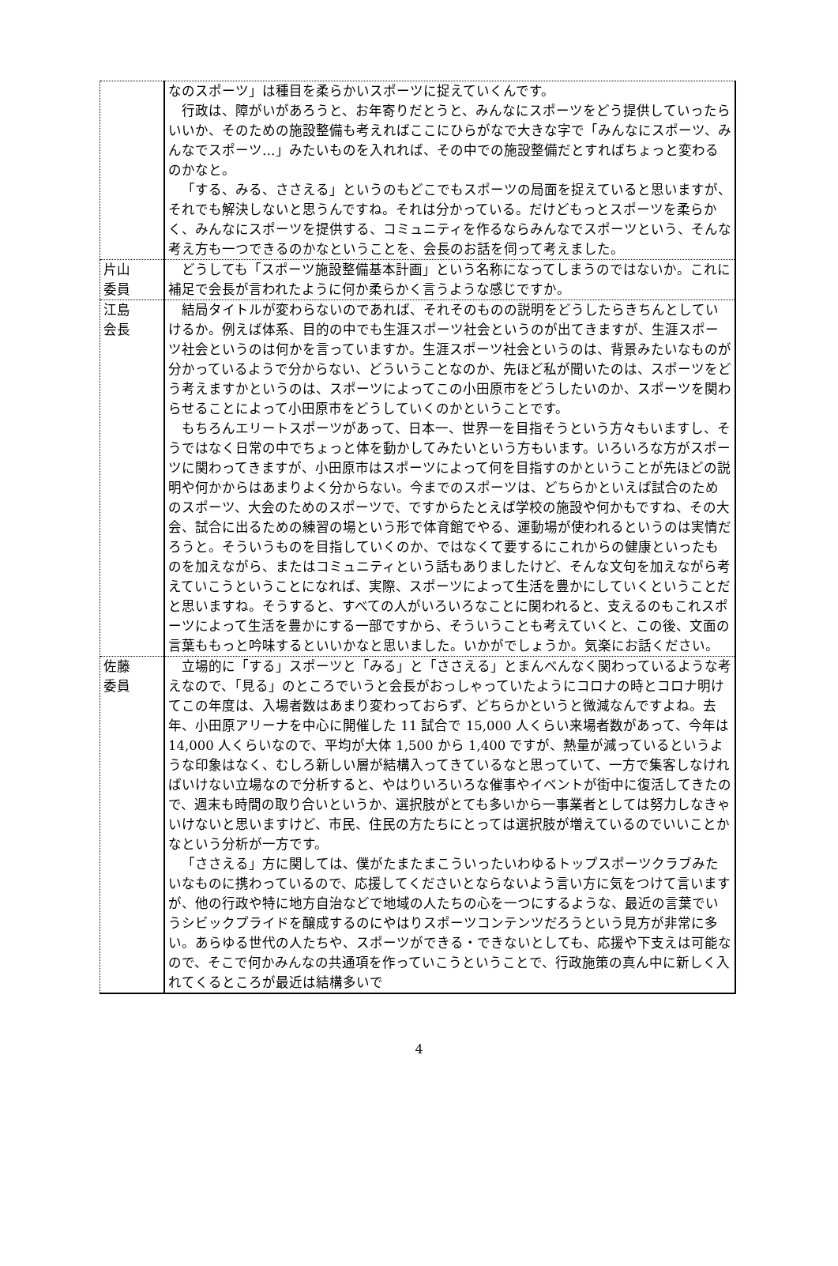| | なのスポーツ」は種目を柔らかいスポーツに捉えていくんです。 行政は、障がいがあろうと、お年寄りだとうと、みんなにスポーツをどう提供していったらいいか、そのための施設整備も考えればここにひらがなで大きな字で「みんなにスポーツ、みんなでスポーツ…」みたいものを入れれば、その中での施設整備だとすればちょっと変わるのかなと。 「する、みる、ささえる」というのもどこでもスポーツの局面を捉えていると思いますが、それでも解決しないと思うんですね。それは分かっている。だけどもっとスポーツを柔らかく、みんなにスポーツを提供する、コミュニティを作るならみんなでスポーツという、そんな考え方も一つできるのかなということを、会長のお話を伺って考えました。 |
| 片山 委員 | どうしても「スポーツ施設整備基本計画」という名称になってしまうのではないか。これに補足で会長が言われたように何か柔らかく言うような感じですか。 |
| 江島 会長 | 結局タイトルが変わらないのであれば、それそのものの説明をどうしたらきちんとしていけるか。例えば体系、目的の中でも生涯スポーツ社会というのが出てきますが、生涯スポーツ社会というのは何かを言っていますか。生涯スポーツ社会というのは、背景みたいなものが分かっているようで分からない、どういうことなのか、先ほど私が聞いたのは、スポーツをどう考えますかというのは、スポーツによってこの小田原市をどうしたいのか、スポーツを関わらせることによって小田原市をどうしていくのかということです。 もちろんエリートスポーツがあって、日本一、世界一を目指そうという方々もいますし、そうではなく日常の中でちょっと体を動かしてみたいという方もいます。いろいろな方がスポーツに関わってきますが、小田原市はスポーツによって何を目指すのかということが先ほどの説明や何かからはあまりよく分からない。今までのスポーツは、どちらかといえば試合のためのスポーツ、大会のためのスポーツで、ですからたとえば学校の施設や何かもですね、その大会、試合に出るための練習の場という形で体育館でやる、運動場が使われるというのは実情だろうと。そういうものを目指していくのか、ではなくて要するにこれからの健康といったものを加えながら、またはコミュニティという話もありましたけど、そんな文句を加えながら考えていこうということになれば、実際、スポーツによって生活を豊かにしていくということだと思いますね。そうすると、すべての人がいろいろなことに関われると、支えるのもこれスポーツによって生活を豊かにする一部ですから、そういうことも考えていくと、この後、文面の言葉ももっと吟味するといいかなと思いました。いかがでしょうか。気楽にお話ください。 |
| 佐藤 委員 | 立場的に「する」スポーツと「みる」と「ささえる」とまんべんなく関わっているような考えなので、「見る」のところでいうと会長がおっしゃっていたようにコロナの時とコロナ明けてこの年度は、入場者数はあまり変わっておらず、どちらかというと微減なんですよね。去年、小田原アリーナを中心に開催した 11 試合で 15,000 人くらい来場者数があって、今年は 14,000 人くらいなので、平均が大体 1,500 から 1,400 ですが、熱量が減っているというような印象はなく、むしろ新しい層が結構入ってきているなと思っていて、一方で集客しなければいけない立場なので分析すると、やはりいろいろな催事やイベントが街中に復活してきたので、週末も時間の取り合いというか、選択肢がとても多いから一事業者としては努力しなきゃいけないと思いますけど、市民、住民の方たちにとっては選択肢が増えているのでいいことかなという分析が一方です。 「ささえる」方に関しては、僕がたまたまこういったいわゆるトップスポーツクラブみたいなものに携わっているので、応援してくださいとならないよう言い方に気をつけて言いますが、他の行政や特に地方自治などで地域の人たちの心を一つにするような、最近の言葉でいうシビックプライドを醸成するのにやはりスポーツコンテンツだろうという見方が非常に多い。あらゆる世代の人たちや、スポーツができる・できないとしても、応援や下支えは可能なので、そこで何かみんなの共通項を作っていこうということで、行政施策の真ん中に新しく入れてくるところが最近は結構多いで |
4